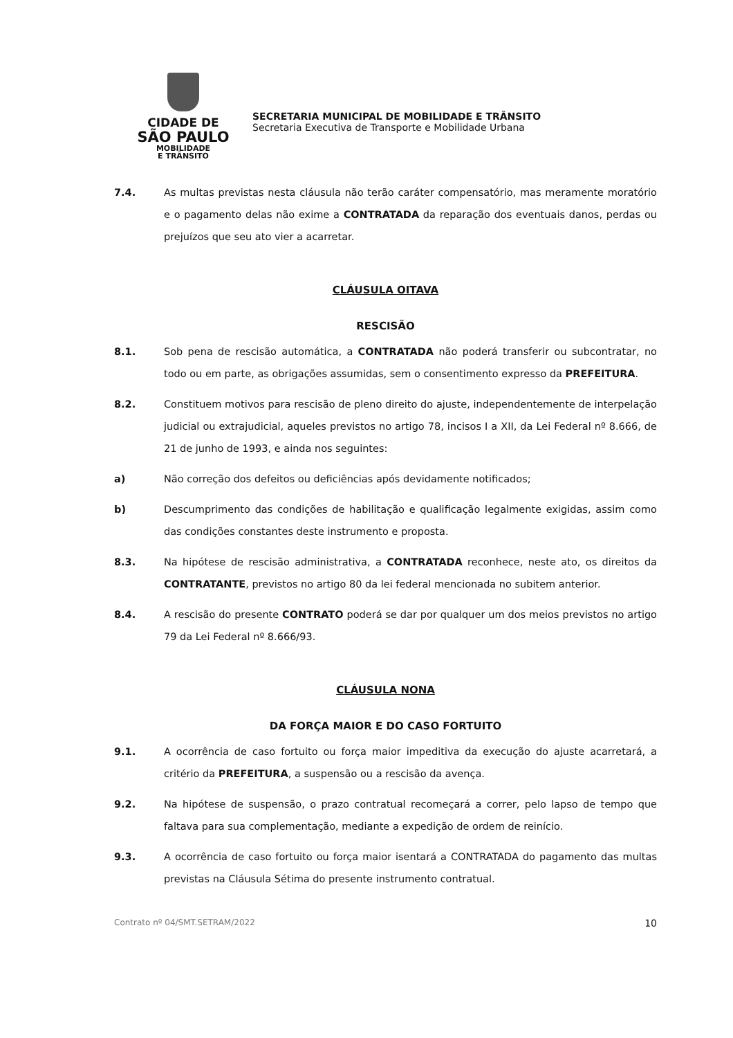CIDADE DE
SÃO PAULO
MOBILIDADE
E TRÂNSITO
SECRETARIA MUNICIPAL DE MOBILIDADE E TRÂNSITO
Secretaria Executiva de Transporte e Mobilidade Urbana
7.4. As multas previstas nesta cláusula não terão caráter compensatório, mas meramente moratório e o pagamento delas não exime a CONTRATADA da reparação dos eventuais danos, perdas ou prejuízos que seu ato vier a acarretar.
CLÁUSULA OITAVA
RESCISÃO
8.1. Sob pena de rescisão automática, a CONTRATADA não poderá transferir ou subcontratar, no todo ou em parte, as obrigações assumidas, sem o consentimento expresso da PREFEITURA.
8.2. Constituem motivos para rescisão de pleno direito do ajuste, independentemente de interpelação judicial ou extrajudicial, aqueles previstos no artigo 78, incisos I a XII, da Lei Federal nº 8.666, de 21 de junho de 1993, e ainda nos seguintes:
a) Não correção dos defeitos ou deficiências após devidamente notificados;
b) Descumprimento das condições de habilitação e qualificação legalmente exigidas, assim como das condições constantes deste instrumento e proposta.
8.3. Na hipótese de rescisão administrativa, a CONTRATADA reconhece, neste ato, os direitos da CONTRATANTE, previstos no artigo 80 da lei federal mencionada no subitem anterior.
8.4. A rescisão do presente CONTRATO poderá se dar por qualquer um dos meios previstos no artigo 79 da Lei Federal nº 8.666/93.
CLÁUSULA NONA
DA FORÇA MAIOR E DO CASO FORTUITO
9.1. A ocorrência de caso fortuito ou força maior impeditiva da execução do ajuste acarretará, a critério da PREFEITURA, a suspensão ou a rescisão da avença.
9.2. Na hipótese de suspensão, o prazo contratual recomeçará a correr, pelo lapso de tempo que faltava para sua complementação, mediante a expedição de ordem de reinício.
9.3. A ocorrência de caso fortuito ou força maior isentará a CONTRATADA do pagamento das multas previstas na Cláusula Sétima do presente instrumento contratual.
Contrato nº 04/SMT.SETRAM/2022 10